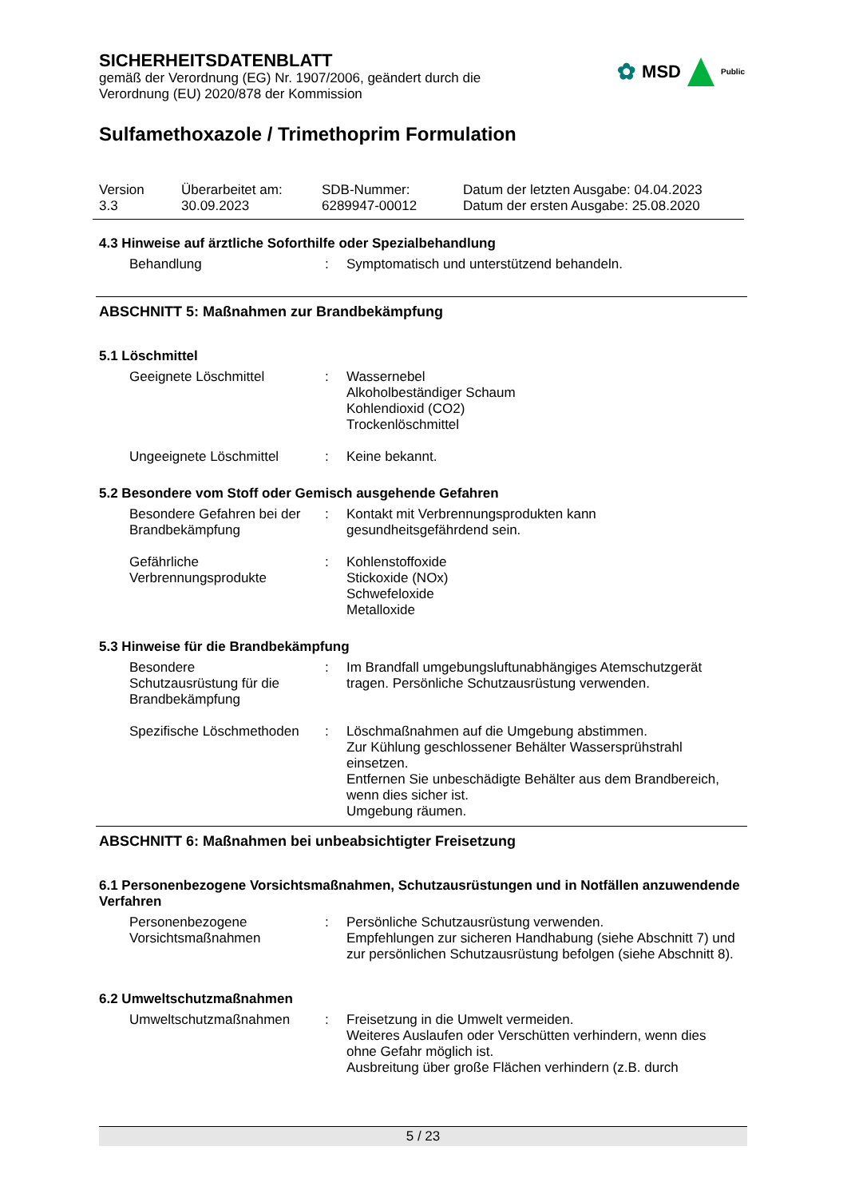✿ MSD Public
SICHERHEITSDATENBLATT
gemäß der Verordnung (EG) Nr. 1907/2006, geändert durch die
Verordnung (EU) 2020/878 der Kommission
Sulfamethoxazole / Trimethoprim Formulation
Version
3.3
Überarbeitet am:
30.09.2023
SDB-Nummer:
6289947-00012
Datum der letzten Ausgabe: 04.04.2023
Datum der ersten Ausgabe: 25.08.2020
4.3 Hinweise auf ärztliche Soforthilfe oder Spezialbehandlung
Behandlung : Symptomatisch und unterstützend behandeln.
ABSCHNITT 5: Maßnahmen zur Brandbekämpfung
5.1 Löschmittel
Geeignete Löschmittel : Wassernebel
Alkoholbeständiger Schaum
Kohlendioxid (CO2)
Trockenlöschmittel
Ungeeignete Löschmittel : Keine bekannt.
5.2 Besondere vom Stoff oder Gemisch ausgehende Gefahren
Besondere Gefahren bei der Brandbekämpfung
: Kontakt mit Verbrennungsprodukten kann gesundheitsgefährdend sein.
Gefährliche Verbrennungsprodukte
: Kohlenstoffoxide
Stickoxide (NOx)
Schwefeloxide
Metalloxide
5.3 Hinweise für die Brandbekämpfung
Besondere
Schutzausrüstung für die Brandbekämpfung
: Im Brandfall umgebungsluftunabhängiges Atemschutzgerät tragen. Persönliche Schutzausrüstung verwenden.
Spezifische Löschmethoden
: Löschmaßnahmen auf die Umgebung abstimmen.
Zur Kühlung geschlossener Behälter Wassersprühstrahl einsetzen.
Entfernen Sie unbeschädigte Behälter aus dem Brandbereich, wenn dies sicher ist.
Umgebung räumen.
ABSCHNITT 6: Maßnahmen bei unbeabsichtigter Freisetzung
6.1 Personenbezogene Vorsichtsmaßnahmen, Schutzausrüstungen und in Notfällen anzuwendende Verfahren
Personenbezogene Vorsichtsmaßnahmen
: Persönliche Schutzausrüstung verwenden.
Empfehlungen zur sicheren Handhabung (siehe Abschnitt 7) und zur persönlichen Schutzausrüstung befolgen (siehe Abschnitt 8).
6.2 Umweltschutzmaßnahmen
Umweltschutzmaßnahmen : Freisetzung in die Umwelt vermeiden.
Weiteres Auslaufen oder Verschütten verhindern, wenn dies ohne Gefahr möglich ist.
Ausbreitung über große Flächen verhindern (z.B. durch
5 / 23